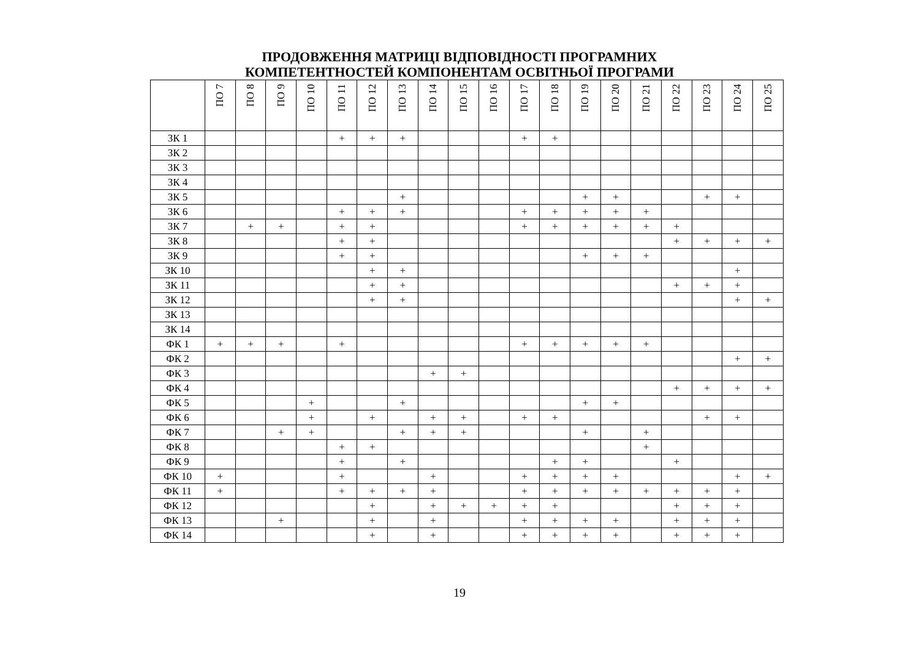ПРОДОВЖЕННЯ МАТРИЦІ ВІДПОВІДНОСТІ ПРОГРАМНИХ
КОМПЕТЕНТНОСТЕЙ КОМПОНЕНТАМ ОСВІТНЬОЇ ПРОГРАМИ
| | ПО 7 | ПО 8 | ПО 9 | ПО 10 | ПО 11 | ПО 12 | ПО 13 | ПО 14 | ПО 15 | ПО 16 | ПО 17 | ПО 18 | ПО 19 | ПО 20 | ПО 21 | ПО 22 | ПО 23 | ПО 24 | ПО 25 |
| --- | --- | --- | --- | --- | --- | --- | --- | --- | --- | --- | --- | --- | --- | --- | --- | --- | --- | --- | --- |
| ЗК 1 | | | | | + | + | + | | | | + | + | | | | | | | |
| ЗК 2 | | | | | | | | | | | | | | | | | | | |
| ЗК 3 | | | | | | | | | | | | | | | | | | | |
| ЗК 4 | | | | | | | | | | | | | | | | | | | |
| ЗК 5 | | | | | | | + | | | | | | + | + | | | + | + | |
| ЗК 6 | | | | | + | + | + | | | | + | + | + | + | + | | | | |
| ЗК 7 | | + | + | | + | + | | | | | + | + | + | + | + | + | | | |
| ЗК 8 | | | | | + | + | | | | | | | | | | + | + | + | + |
| ЗК 9 | | | | | + | + | | | | | | | + | + | + | | | | |
| ЗК 10 | | | | | | + | + | | | | | | | | | | | + | |
| ЗК 11 | | | | | | + | + | | | | | | | | | + | + | + | |
| ЗК 12 | | | | | | + | + | | | | | | | | | | | + | + |
| ЗК 13 | | | | | | | | | | | | | | | | | | | |
| ЗК 14 | | | | | | | | | | | | | | | | | | | |
| ФК 1 | + | + | + | | + | | | | | | + | + | + | + | + | | | | |
| ФК 2 | | | | | | | | | | | | | | | | | | + | + |
| ФК 3 | | | | | | | | + | + | | | | | | | | | | |
| ФК 4 | | | | | | | | | | | | | | | | + | + | + | + |
| ФК 5 | | | | + | | | + | | | | | | + | + | | | | | |
| ФК 6 | | | | + | | + | | + | + | | + | + | | | | | + | + | |
| ФК 7 | | | + | + | | | + | + | + | | | | + | | + | | | | |
| ФК 8 | | | | | + | + | | | | | | | | | + | | | | |
| ФК 9 | | | | | + | | + | | | | | + | + | | | + | | | |
| ФК 10 | + | | | | + | | | + | | | + | + | + | + | | | | + | + |
| ФК 11 | + | | | | + | + | + | + | | | + | + | + | + | + | + | + | + | |
| ФК 12 | | | | | | + | | + | + | + | + | + | | | | + | + | + | |
| ФК 13 | | | + | | | + | | + | | | + | + | + | + | | + | + | + | |
| ФК 14 | | | | | | + | | + | | | + | + | + | + | | + | + | + | |
19